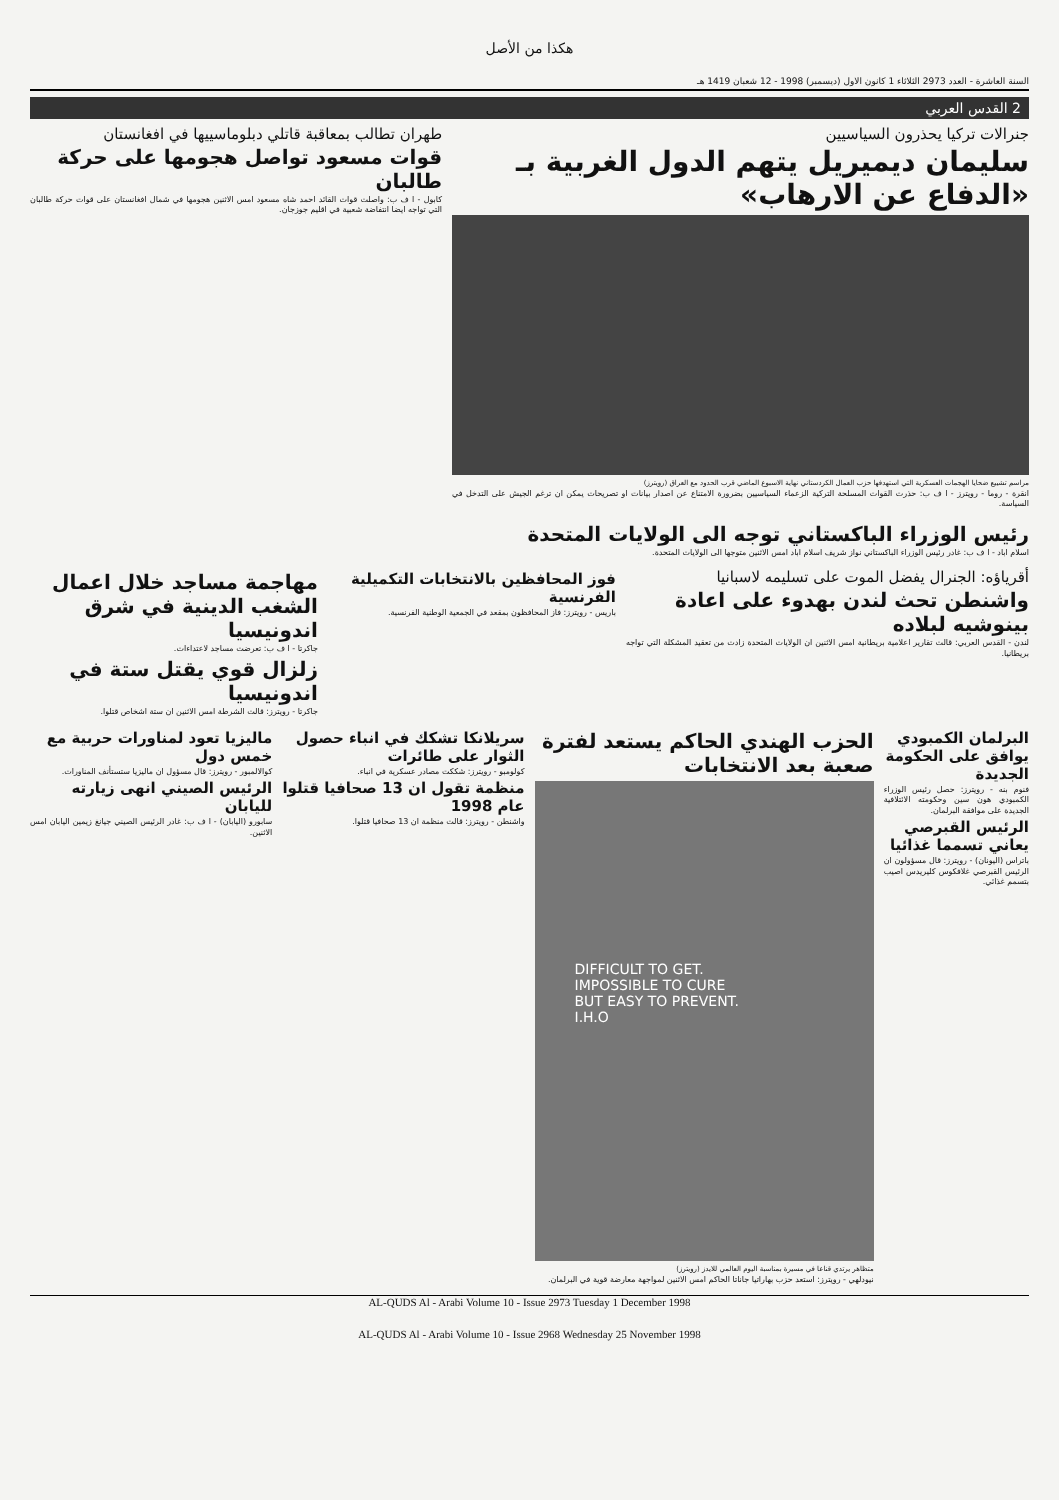هكذا من الأصل
السنة العاشرة - العدد 2973 الثلاثاء 1 كانون الاول (ديسمبر) 1998 - 12 شعبان 1419 هـ
2 القدس العربي
جنرالات تركيا يحذرون السياسيين
سليمان ديميريل يتهم الدول الغربية بـ «الدفاع عن الارهاب»
مراسم تشييع ضحايا الهجمات العسكرية التي استهدفها حزب العمال الكردستاني نهاية الاسبوع الماضي قرب الحدود مع العراق (رويترز)
انقرة - روما - رويترز - ا ف ب: حذرت القوات المسلحة التركية الزعماء السياسيين بضرورة الامتناع عن اصدار بيانات او تصريحات يمكن ان ترغم الجيش على التدخل في السياسة.
طهران تطالب بمعاقبة قاتلي دبلوماسييها في افغانستان
قوات مسعود تواصل هجومها على حركة طالبان
كابول - ا ف ب: واصلت قوات القائد احمد شاه مسعود امس الاثنين هجومها في شمال افغانستان على قوات حركة طالبان التي تواجه ايضا انتفاضة شعبية في اقليم جوزجان.
رئيس الوزراء الباكستاني توجه الى الولايات المتحدة
اسلام اباد - ا ف ب: غادر رئيس الوزراء الباكستاني نواز شريف اسلام اباد امس الاثنين متوجها الى الولايات المتحدة.
أقرياؤه: الجنرال يفضل الموت على تسليمه لاسبانيا
واشنطن تحث لندن بهدوء على اعادة بينوشيه لبلاده
لندن - القدس العربي: قالت تقارير اعلامية بريطانية امس الاثنين ان الولايات المتحدة زادت من تعقيد المشكلة التي تواجه بريطانيا.
فوز المحافظين بالانتخابات التكميلية الفرنسية
باريس - رويترز: فاز المحافظون بمقعد في الجمعية الوطنية الفرنسية.
مهاجمة مساجد خلال اعمال الشغب الدينية في شرق اندونيسيا
جاكرتا - ا ف ب: تعرضت مساجد لاعتداءات.
زلزال قوي يقتل ستة في اندونيسيا
جاكرتا - رويترز: قالت الشرطة امس الاثنين ان ستة اشخاص قتلوا.
البرلمان الكمبودي يوافق على الحكومة الجديدة
فنوم بنه - رويترز: حصل رئيس الوزراء الكمبودي هون سين وحكومته الائتلافية الجديدة على موافقة البرلمان.
الرئيس القبرصي يعاني تسمما غذائيا
باتراس (اليونان) - رويترز: قال مسؤولون ان الرئيس القبرصي غلافكوس كليريدس اصيب بتسمم غذائي.
الحزب الهندي الحاكم يستعد لفترة صعبة بعد الانتخابات
DIFFICULT TO GET.
IMPOSSIBLE TO CURE
BUT EASY TO PREVENT.
I.H.O
متظاهر يرتدي قناعا في مسيرة بمناسبة اليوم العالمي للايدز (رويترز)
نيودلهي - رويترز: استعد حزب بهاراتيا جاناتا الحاكم امس الاثنين لمواجهة معارضة قوية في البرلمان.
سريلانكا تشكك في انباء حصول الثوار على طائرات
كولومبو - رويترز: شككت مصادر عسكرية في انباء.
منظمة تقول ان 13 صحافيا قتلوا عام 1998
واشنطن - رويترز: قالت منظمة ان 13 صحافيا قتلوا.
ماليزيا تعود لمناورات حربية مع خمس دول
كوالالمبور - رويترز: قال مسؤول ان ماليزيا ستستأنف المناورات.
الرئيس الصيني انهى زيارته لليابان
سابورو (اليابان) - ا ف ب: غادر الرئيس الصيني جيانغ زيمين اليابان امس الاثنين.
AL-QUDS Al - Arabi Volume 10 - Issue 2973 Tuesday 1 December 1998
AL-QUDS Al - Arabi Volume 10 - Issue 2968 Wednesday 25 November 1998